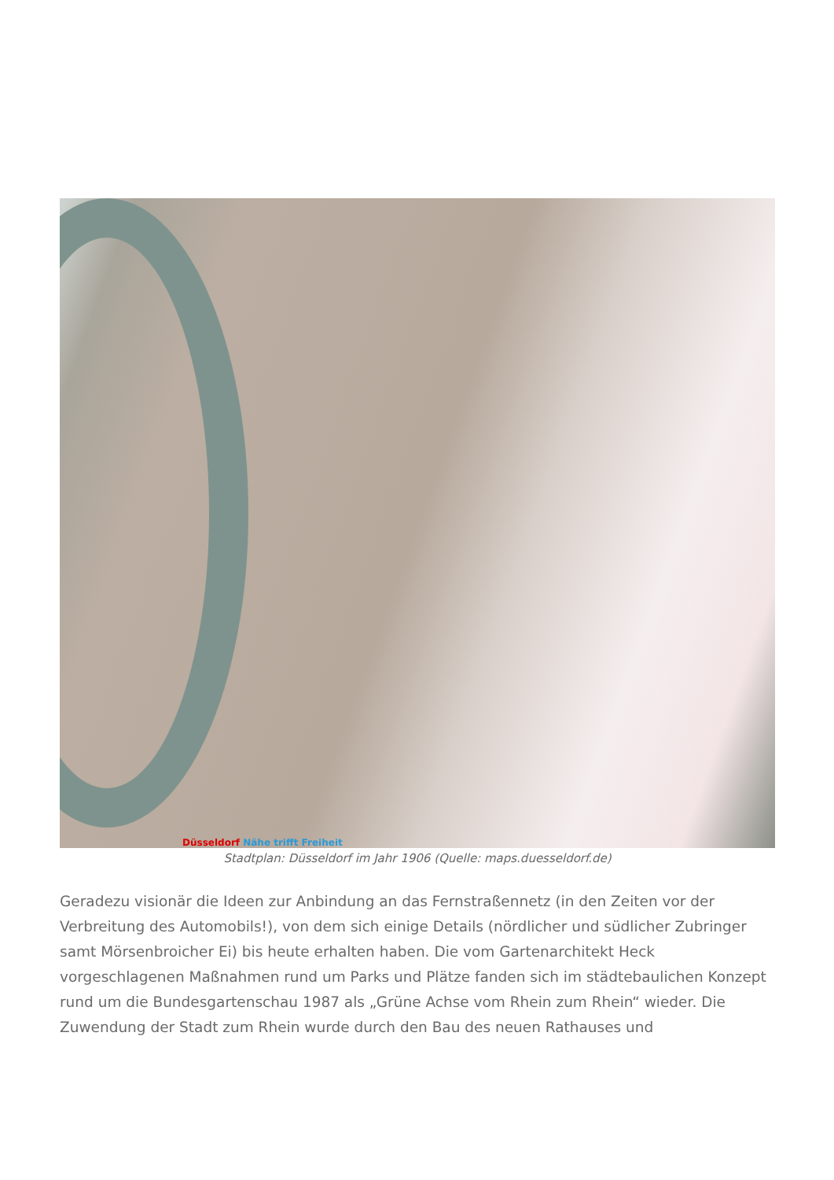Düsseldorf Nähe trifft Freiheit
Stadtplan: Düsseldorf im Jahr 1906 (Quelle: maps.duesseldorf.de)
Geradezu visionär die Ideen zur Anbindung an das Fernstraßennetz (in den Zeiten vor der Verbreitung des Automobils!), von dem sich einige Details (nördlicher und südlicher Zubringer samt Mörsenbroicher Ei) bis heute erhalten haben. Die vom Gartenarchitekt Heck vorgeschlagenen Maßnahmen rund um Parks und Plätze fanden sich im städtebaulichen Konzept rund um die Bundesgartenschau 1987 als „Grüne Achse vom Rhein zum Rhein“ wieder. Die Zuwendung der Stadt zum Rhein wurde durch den Bau des neuen Rathauses und